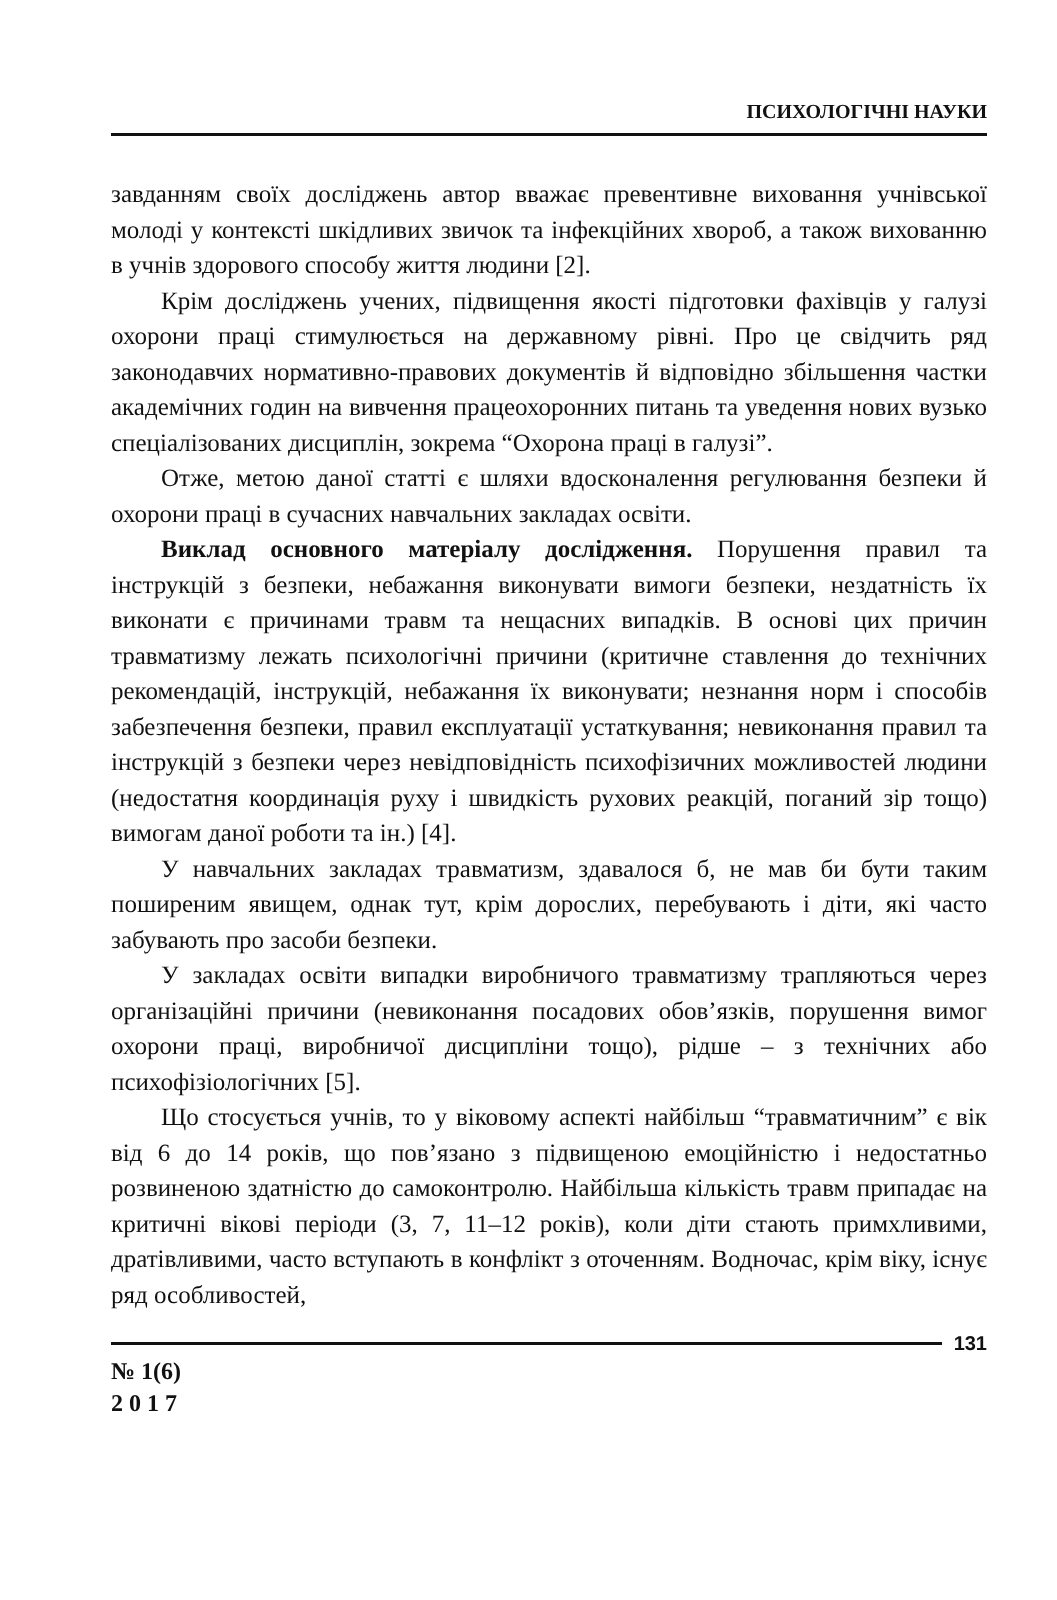ПСИХОЛОГІЧНІ НАУКИ
завданням своїх досліджень автор вважає превентивне виховання учнівської молоді у контексті шкідливих звичок та інфекційних хвороб, а також вихованню в учнів здорового способу життя людини [2].
Крім досліджень учених, підвищення якості підготовки фахівців у галузі охорони праці стимулюється на державному рівні. Про це свідчить ряд законодавчих нормативно-правових документів й відповідно збільшення частки академічних годин на вивчення працеохоронних питань та уведення нових вузько спеціалізованих дисциплін, зокрема “Охорона праці в галузі”.
Отже, метою даної статті є шляхи вдосконалення регулювання безпеки й охорони праці в сучасних навчальних закладах освіти.
Виклад основного матеріалу дослідження. Порушення правил та інструкцій з безпеки, небажання виконувати вимоги безпеки, нездатність їх виконати є причинами травм та нещасних випадків. В основі цих причин травматизму лежать психологічні причини (критичне ставлення до технічних рекомендацій, інструкцій, небажання їх виконувати; незнання норм і способів забезпечення безпеки, правил експлуатації устаткування; невиконання правил та інструкцій з безпеки через невідповідність психофізичних можливостей людини (недостатня координація руху і швидкість рухових реакцій, поганий зір тощо) вимогам даної роботи та ін.) [4].
У навчальних закладах травматизм, здавалося б, не мав би бути таким поширеним явищем, однак тут, крім дорослих, перебувають і діти, які часто забувають про засоби безпеки.
У закладах освіти випадки виробничого травматизму трапляються через організаційні причини (невиконання посадових обов’язків, порушення вимог охорони праці, виробничої дисципліни тощо), рідше – з технічних або психофізіологічних [5].
Що стосується учнів, то у віковому аспекті найбільш “травматичним” є вік від 6 до 14 років, що пов’язано з підвищеною емоційністю і недостатньо розвиненою здатністю до самоконтролю. Найбільша кількість травм припадає на критичні вікові періоди (3, 7, 11–12 років), коли діти стають примхливими, дратівливими, часто вступають в конфлікт з оточенням. Водночас, крім віку, існує ряд особливостей,
131
№ 1(6)
2 0 1 7